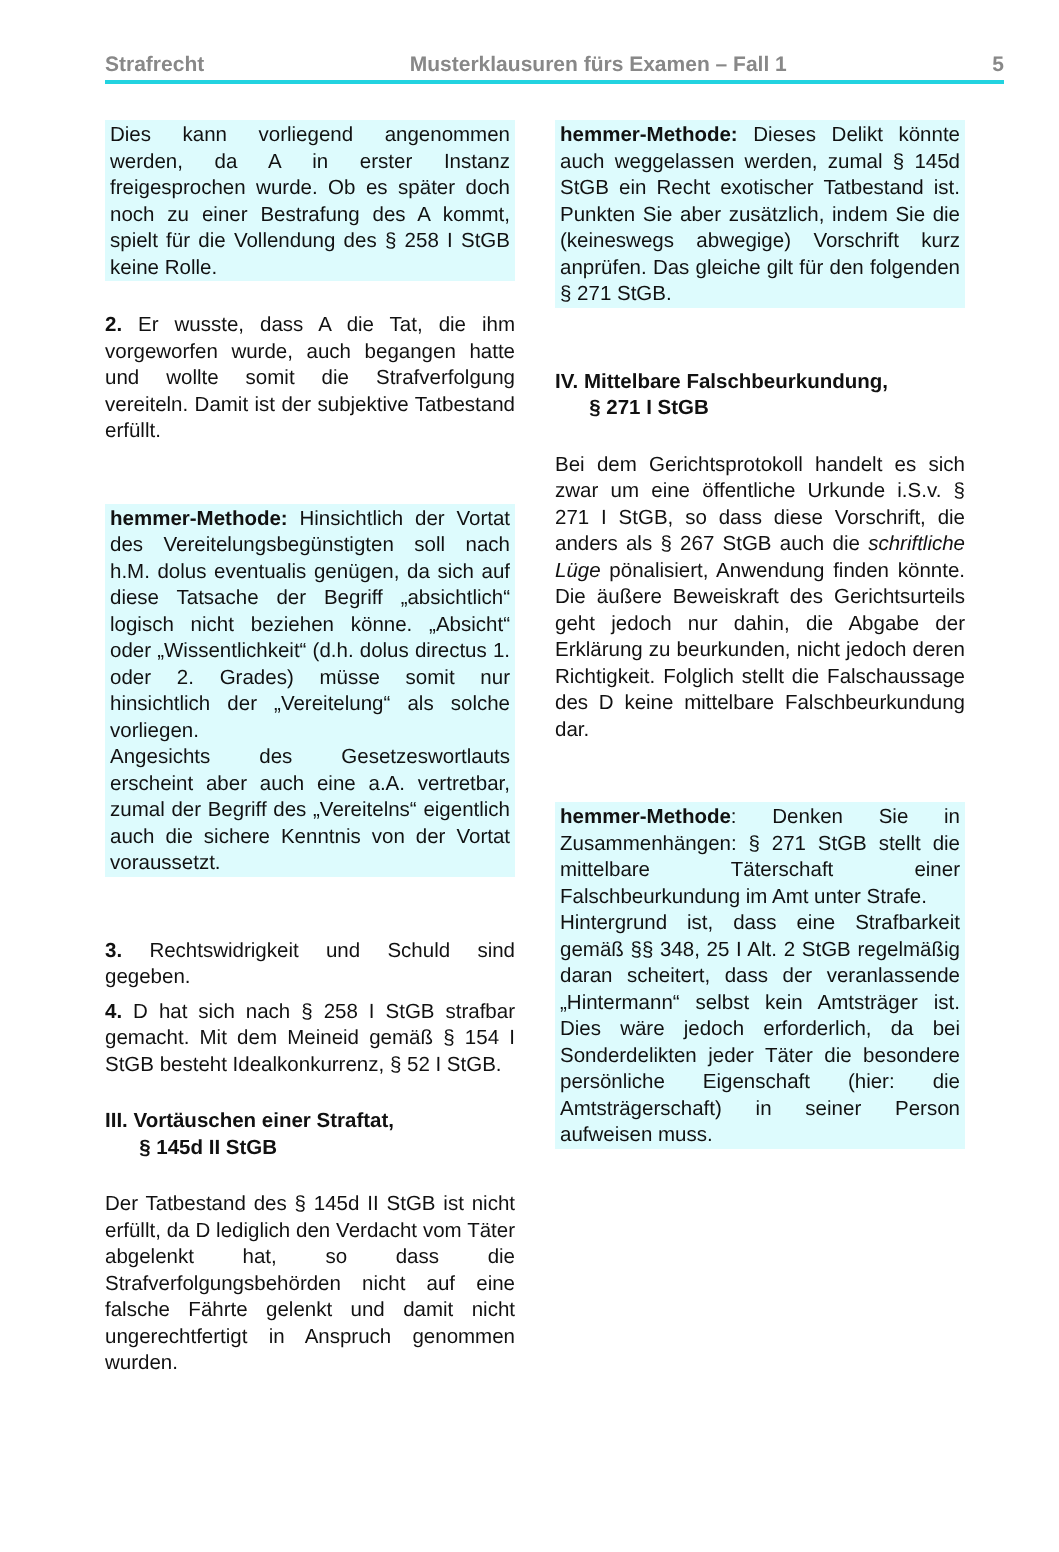Strafrecht Musterklausuren fürs Examen – Fall 1 5
Dies kann vorliegend angenommen werden, da A in erster Instanz freigesprochen wurde. Ob es später doch noch zu einer Bestrafung des A kommt, spielt für die Vollendung des § 258 I StGB keine Rolle.
2. Er wusste, dass A die Tat, die ihm vorgeworfen wurde, auch begangen hatte und wollte somit die Strafverfolgung vereiteln. Damit ist der subjektive Tatbestand erfüllt.
hemmer-Methode: Hinsichtlich der Vortat des Vereitelungsbegünstigten soll nach h.M. dolus eventualis genügen, da sich auf diese Tatsache der Begriff „absichtlich“ logisch nicht beziehen könne. „Absicht“ oder „Wissentlichkeit“ (d.h. dolus directus 1. oder 2. Grades) müsse somit nur hinsichtlich der „Vereitelung“ als solche vorliegen.
Angesichts des Gesetzeswortlauts erscheint aber auch eine a.A. vertretbar, zumal der Begriff des „Vereitelns“ eigentlich auch die sichere Kenntnis von der Vortat voraussetzt.
3. Rechtswidrigkeit und Schuld sind gegeben.
4. D hat sich nach § 258 I StGB strafbar gemacht. Mit dem Meineid gemäß § 154 I StGB besteht Idealkonkurrenz, § 52 I StGB.
III. Vortäuschen einer Straftat,
§ 145d II StGB
Der Tatbestand des § 145d II StGB ist nicht erfüllt, da D lediglich den Verdacht vom Täter abgelenkt hat, so dass die Strafverfolgungsbehörden nicht auf eine falsche Fährte gelenkt und damit nicht ungerechtfertigt in Anspruch genommen wurden.
hemmer-Methode: Dieses Delikt könnte auch weggelassen werden, zumal § 145d StGB ein Recht exotischer Tatbestand ist. Punkten Sie aber zusätzlich, indem Sie die (keineswegs abwegige) Vorschrift kurz anprüfen. Das gleiche gilt für den folgenden § 271 StGB.
IV. Mittelbare Falschbeurkundung,
§ 271 I StGB
Bei dem Gerichtsprotokoll handelt es sich zwar um eine öffentliche Urkunde i.S.v. § 271 I StGB, so dass diese Vorschrift, die anders als § 267 StGB auch die schriftliche Lüge pönalisiert, Anwendung finden könnte. Die äußere Beweiskraft des Gerichtsurteils geht jedoch nur dahin, die Abgabe der Erklärung zu beurkunden, nicht jedoch deren Richtigkeit. Folglich stellt die Falschaussage des D keine mittelbare Falschbeurkundung dar.
hemmer-Methode: Denken Sie in Zusammenhängen: § 271 StGB stellt die mittelbare Täterschaft einer Falschbeurkundung im Amt unter Strafe.
Hintergrund ist, dass eine Strafbarkeit gemäß §§ 348, 25 I Alt. 2 StGB regelmäßig daran scheitert, dass der veranlassende „Hintermann“ selbst kein Amtsträger ist. Dies wäre jedoch erforderlich, da bei Sonderdelikten jeder Täter die besondere persönliche Eigenschaft (hier: die Amtsträgerschaft) in seiner Person aufweisen muss.